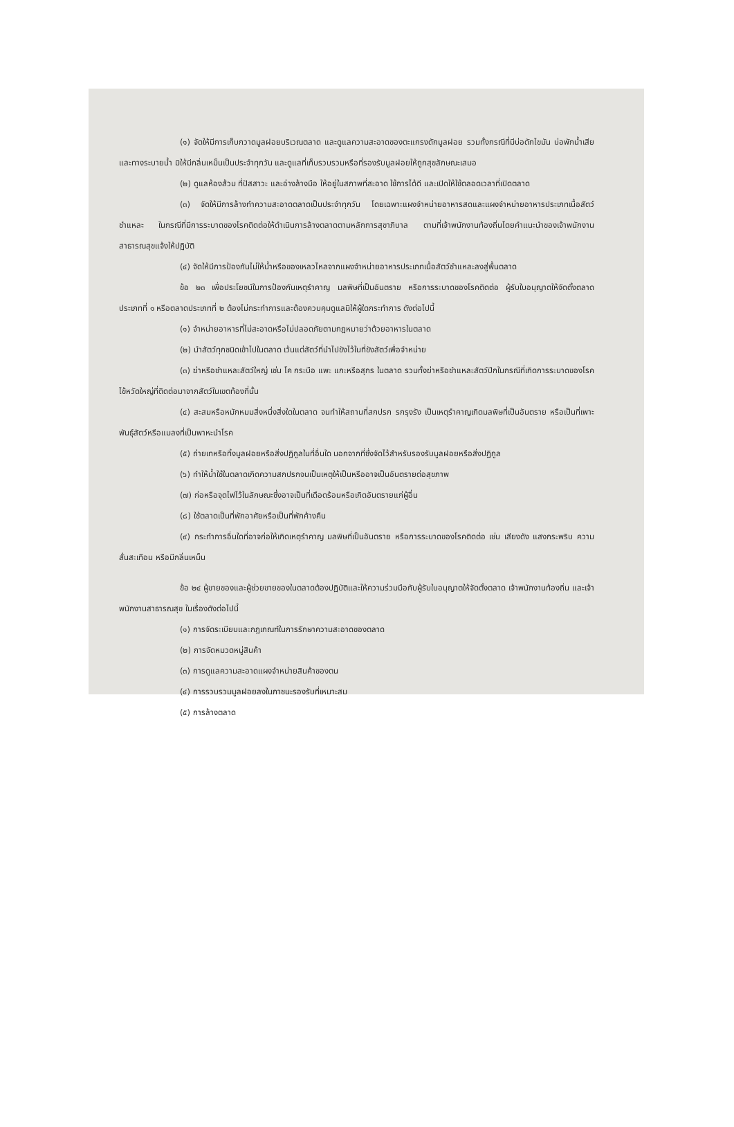(๑) จัดให้มีการเก็บกวาดมูลฝอยบริเวณตลาด และดูแลความสะอาดของตะแกรงดักมูลฝอย รวมทั้งกรณีที่มีบ่อดักไขมัน บ่อพักน้ำเสีย และทางระบายน้ำ มิให้มีกลิ่นเหม็นเป็นประจำทุกวัน และดูแลที่เก็บรวบรวมหรือที่รองรับมูลฝอยให้ถูกสุขลักษณะเสมอ
(๒) ดูแลห้องส้วม ที่ปัสสาวะ และอ่างล้างมือ ให้อยู่ในสภาพที่สะอาด ใช้การได้ดี และเปิดให้ใช้ตลอดเวลาที่เปิดตลาด
(๓) จัดให้มีการล้างทำความสะอาดตลาดเป็นประจำทุกวัน โดยเฉพาะแผงจำหน่ายอาหารสดและแผงจำหน่ายอาหารประเภทเนื้อสัตว์ชำแหละ ในกรณีที่มีการระบาดของโรคติดต่อให้ดำเนินการล้างตลาดตามหลักการสุขาภิบาล ตามที่เจ้าพนักงานท้องถิ่นโดยคำแนะนำของเจ้าพนักงานสาธารณสุขแจ้งให้ปฏิบัติ
(๔) จัดให้มีการป้องกันไม่ให้น้ำหรือของเหลวไหลจากแผงจำหน่ายอาหารประเภทเนื้อสัตว์ชำแหละลงสู่พื้นตลาด
ข้อ ๒๓ เพื่อประโยชน์ในการป้องกันเหตุรำคาญ มลพิษที่เป็นอันตราย หรือการระบาดของโรคติดต่อ ผู้รับใบอนุญาตให้จัดตั้งตลาดประเภทที่ ๑ หรือตลาดประเภทที่ ๒ ต้องไม่กระทำการและต้องควบคุมดูแลมิให้ผู้ใดกระทำการ ดังต่อไปนี้
(๑) จำหน่ายอาหารที่ไม่สะอาดหรือไม่ปลอดภัยตามกฎหมายว่าด้วยอาหารในตลาด
(๒) นำสัตว์ทุกชนิดเข้าไปในตลาด เว้นแต่สัตว์ที่นำไปขังไว้ในที่ขังสัตว์เพื่อจำหน่าย
(๓) ฆ่าหรือชำแหละสัตว์ใหญ่ เช่น โค กระบือ แพะ แกะหรือสุกร ในตลาด รวมทั้งฆ่าหรือชำแหละสัตว์ปีกในกรณีที่เกิดการระบาดของโรคไข้หวัดใหญ่ที่ติดต่อมาจากสัตว์ในเขตท้องที่นั้น
(๔) สะสมหรือหมักหมมสิ่งหนึ่งสิ่งใดในตลาด จนทำให้สถานที่สกปรก รกรุงรัง เป็นเหตุรำคาญเกิดมลพิษที่เป็นอันตราย หรือเป็นที่เพาะพันธุ์สัตว์หรือแมลงที่เป็นพาหะนำโรค
(๕) ถ่ายเทหรือทิ้งมูลฝอยหรือสิ่งปฏิกูลในที่อื่นใด นอกจากที่ซึ่งจัดไว้สำหรับรองรับมูลฝอยหรือสิ่งปฏิกูล
(๖) ทำให้น้ำใช้ในตลาดเกิดความสกปรกจนเป็นเหตุให้เป็นหรืออาจเป็นอันตรายต่อสุขภาพ
(๗) ก่อหรือจุดไฟไว้ในลักษณะซึ่งอาจเป็นที่เดือดร้อนหรือเกิดอันตรายแก่ผู้อื่น
(๘) ใช้ตลาดเป็นที่พักอาศัยหรือเป็นที่พักค้างคืน
(๙) กระทำการอื่นใดที่อาจก่อให้เกิดเหตุรำคาญ มลพิษที่เป็นอันตราย หรือการระบาดของโรคติดต่อ เช่น เสียงดัง แสงกระพริบ ความสั่นสะเทือน หรือมีกลิ่นเหม็น
ข้อ ๒๔ ผู้ขายของและผู้ช่วยขายของในตลาดต้องปฏิบัติและให้ความร่วมมือกับผู้รับใบอนุญาตให้จัดตั้งตลาด เจ้าพนักงานท้องถิ่น และเจ้าพนักงานสาธารณสุข ในเรื่องดังต่อไปนี้
(๑) การจัดระเบียบและกฎเกณฑ์ในการรักษาความสะอาดของตลาด
(๒) การจัดหมวดหมู่สินค้า
(๓) การดูแลความสะอาดแผงจำหน่ายสินค้าของตน
(๔) การรวบรวมมูลฝอยลงในภาชนะรองรับที่เหมาะสม
(๕) การล้างตลาด